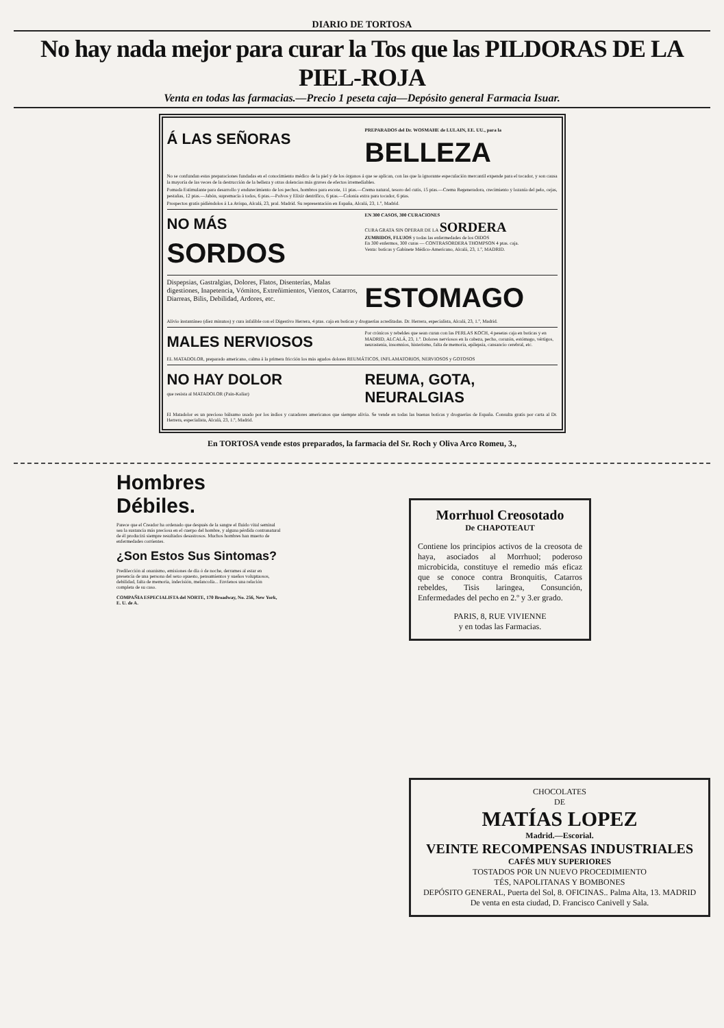DIARIO DE TORTOSA
No hay nada mejor para curar la Tos que las PILDORAS DE LA PIEL-ROJA
Venta en todas las farmacias.—Precio 1 peseta caja—Depósito general Farmacia Isuar.
Á LAS SEÑORAS
PREPARADOS del Dr. WOSMAHE de LULAIN, EE. UU., para la
BELLEZA
No se confundan estas preparaciones fundadas en el conocimiento médico de la piel y de los órganos á que se aplican, con las que la ignorante especulación mercantil expende para el tocador, y son causa la mayoría de las veces de la destrucción de la belleza y otras dolencias más graves de efectos irremediables.
Pomada Estimulante para desarrollo y endurecimiento de los pechos, hombros para escote, 11 ptas.—Crema natural, tesoro del cutis, 15 ptas.—Crema Regeneradora, crecimiento y lozanía del pelo, cejas, pestañas, 12 ptas.—Jabón, supremacía á todos, 6 ptas.—Polvos y Elixir dentrífico, 6 ptas.—Colonia extra para tocador, 6 ptas.
Prospectos gratis pidiéndolos á La Avispa, Alcalá, 23, pral. Madrid. Su representación en España, Alcalá, 23, 1.º, Madrid.
NO MÁS
SORDOS
EN 300 CASOS, 300 CURACIONES
CURA GRATA SIN OPERAR DE LA SORDERA
ZUMBIDOS, FLUJOS y todas las enfermedades de los OIDOS
En 300 enfermos, 300 curas — CONTRASORDERA THOMPSON 4 ptas. caja.
Venta: boticas y Gabinete Médico-Americano, Alcalá, 23, 1.º, MADRID.
Dispepsias, Gastralgias, Dolores, Flatos, Disenterías, Malas digestiones, Inapetencia, Vómitos, Extreñimientos, Vientos, Catarros, Diarreas, Bilis, Debilidad, Ardores, etc.
ESTOMAGO
Alivio instantáneo (diez minutos) y cura infalible con el Digestivo Herrera, 4 ptas. caja en boticas y droguerías acreditadas. Dr. Herrera, especialista, Alcalá, 23, 1.º, Madrid.
MALES NERVIOSOS
Por crónicos y rebeldes que sean curan con las PERLAS KOCH, 4 pesetas caja en boticas y en MADRID, ALCALÁ, 23, 1.º. Dolores nerviosos en la cabeza, pecho, corazón, estómago, vértigos, neurastenia, insomnios, histerismo, falta de memoria, epilepsia, cansancio cerebral, etc.
EL MATADOLOR, preparado americano, calma á la primera fricción los más agudos dolores REUMÁTICOS, INFLAMATORIOS, NERVIOSOS y GOTOSOS
NO HAY DOLOR
que resista al MATADOLOR (Pain-Kaliar)
REUMA, GOTA, NEURALGIAS
El Matadolor es un precioso bálsamo usado por los indios y cazadores americanos que siempre alivia. Se vende en todas las buenas boticas y droguerías de España. Consulta gratis por carta al Dr. Herrera, especialista, Alcalá, 23, 1.º, Madrid.
En TORTOSA vende estos preparados, la farmacia del Sr. Roch y Oliva Arco Romeu, 3.,
Hombres Débiles.
Parece que el Creador ha ordenado que después de la sangre el fluido vital seminal sea la sustancia más preciosa en el cuerpo del hombre, y alguna pérdida contranatural de él producirá siempre resultados desastrosos. Muchos hombres han muerto de enfermedades corrientes.
¿Son Estos Sus Sintomas?
Predilección al onanismo, emisiones de día ó de noche, derrames al estar en presencia de una persona del sexo opuesto, pensamientos y sueños voluptuosos, debilidad, falta de memoria, indecisión, melancolía... Envíenos una relación completa de su caso.
COMPAÑIA ESPECIALISTA del NORTE, 170 Broadway, No. 256, New York, E. U. de A.
Morrhuol Creosotado
De CHAPOTEAUT
Contiene los principios activos de la creosota de haya, asociados al Morrhuol; poderoso microbicida, constituye el remedio más eficaz que se conoce contra Bronquitis, Catarros rebeldes, Tisis laringea, Consunción, Enfermedades del pecho en 2.º y 3.er grado.
PARIS, 8, RUE VIVIENNE
y en todas las Farmacias.
CHOCOLATES
DE
MATÍAS LOPEZ
Madrid.—Escorial.
VEINTE RECOMPENSAS INDUSTRIALES
CAFÉS MUY SUPERIORES
TOSTADOS POR UN NUEVO PROCEDIMIENTO
TÉS, NAPOLITANAS Y BOMBONES
DEPÓSITO GENERAL, Puerta del Sol, 8. OFICINAS.. Palma Alta, 13. MADRID
De venta en esta ciudad, D. Francisco Canivell y Sala.